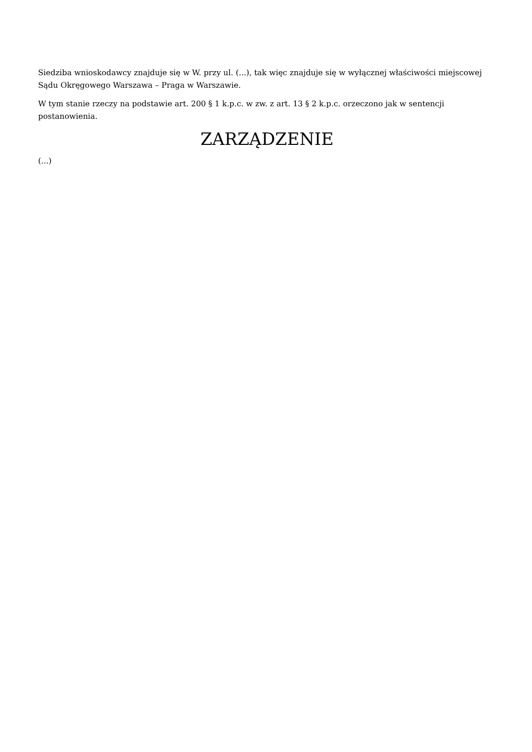Siedziba wnioskodawcy znajduje się w W. przy ul. (...), tak więc znajduje się w wyłącznej właściwości miejscowej Sądu Okręgowego Warszawa – Praga w Warszawie.
W tym stanie rzeczy na podstawie art. 200 § 1 k.p.c. w zw. z art. 13 § 2 k.p.c. orzeczono jak w sentencji postanowienia.
ZARZĄDZENIE
(...)